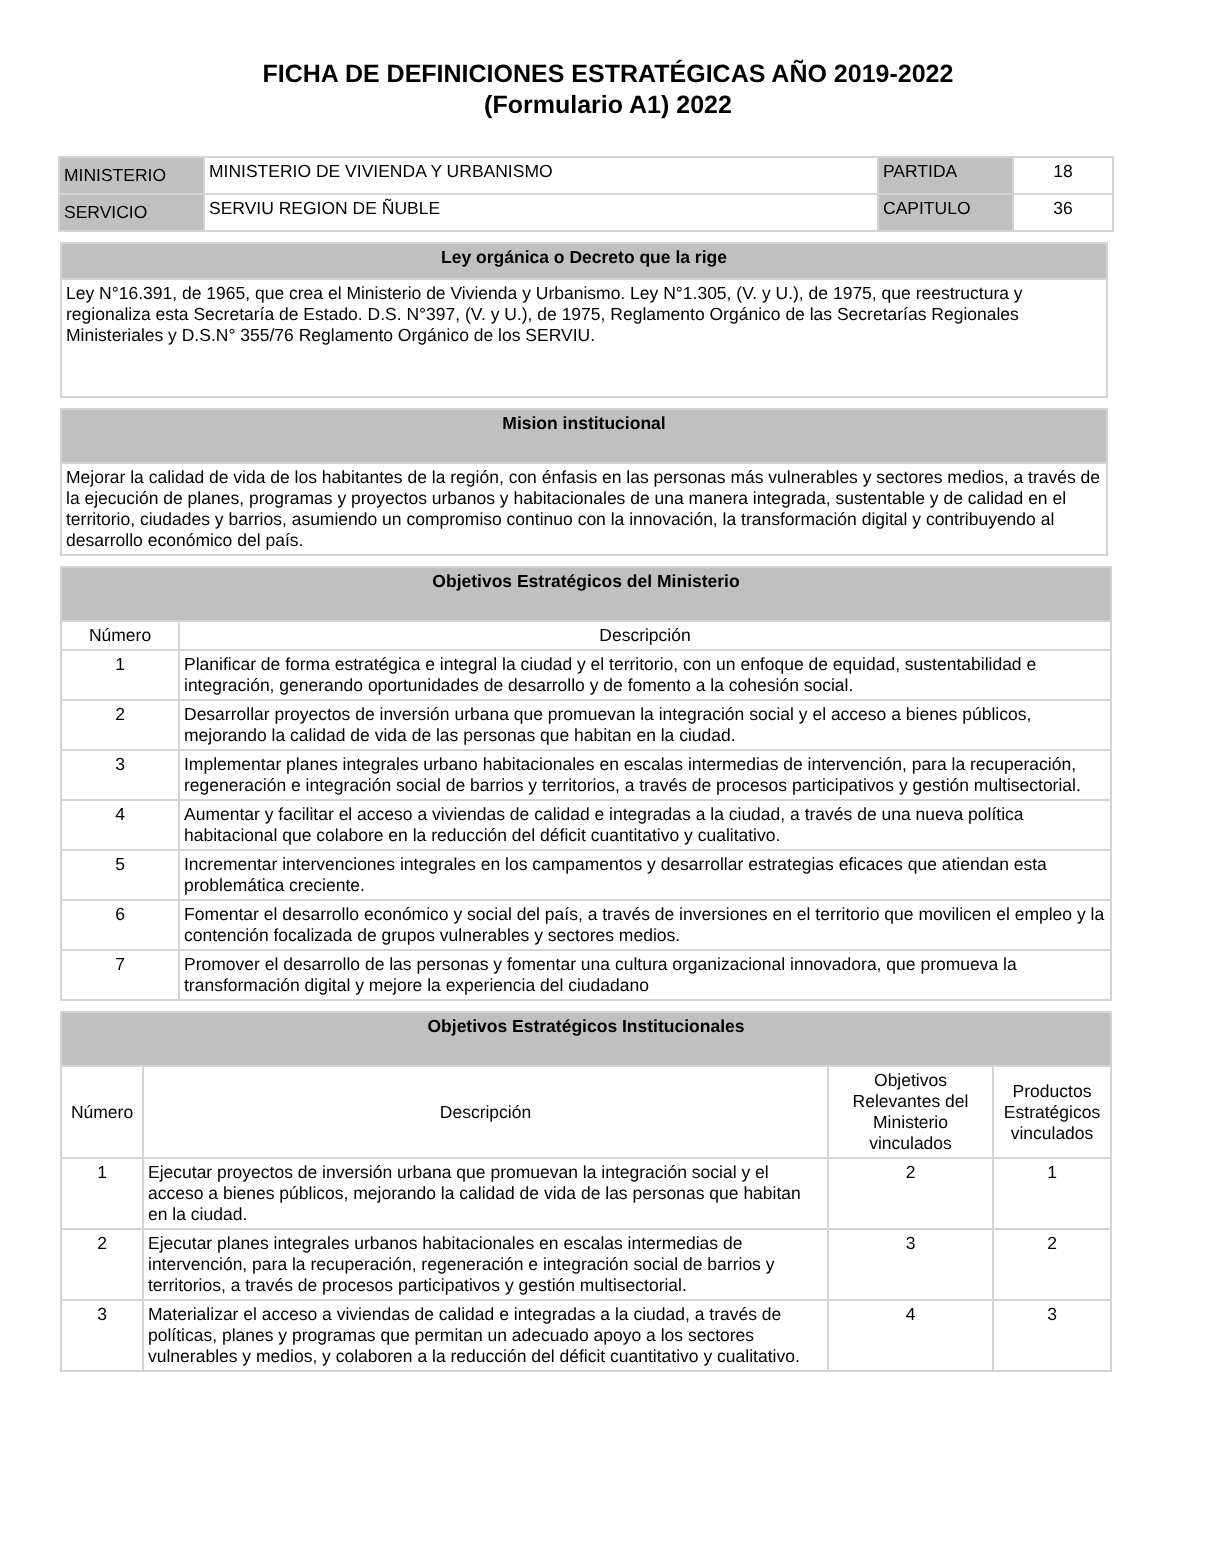FICHA DE DEFINICIONES ESTRATÉGICAS AÑO 2019-2022
(Formulario A1) 2022
| MINISTERIO | MINISTERIO DE VIVIENDA Y URBANISMO | PARTIDA | 18 |
| SERVICIO | SERVIU REGION DE ÑUBLE | CAPITULO | 36 |
| Ley orgánica o Decreto que la rige |
| --- |
| Ley N°16.391, de 1965, que crea el Ministerio de Vivienda y Urbanismo. Ley N°1.305, (V. y U.), de 1975, que reestructura y regionaliza esta Secretaría de Estado. D.S. N°397, (V. y U.), de 1975, Reglamento Orgánico de las Secretarías Regionales Ministeriales y D.S.N° 355/76 Reglamento Orgánico de los SERVIU. |
| Mision institucional |
| --- |
| Mejorar la calidad de vida de los habitantes de la región, con énfasis en las personas más vulnerables y sectores medios, a través de la ejecución de planes, programas y proyectos urbanos y habitacionales de una manera integrada, sustentable y de calidad en el territorio, ciudades y barrios, asumiendo un compromiso continuo con la innovación, la transformación digital y contribuyendo al desarrollo económico del país. |
| Objetivos Estratégicos del Ministerio | |
| --- | --- |
| Número | Descripción |
| 1 | Planificar de forma estratégica e integral la ciudad y el territorio, con un enfoque de equidad, sustentabilidad e integración, generando oportunidades de desarrollo y de fomento a la cohesión social. |
| 2 | Desarrollar proyectos de inversión urbana que promuevan la integración social y el acceso a bienes públicos, mejorando la calidad de vida de las personas que habitan en la ciudad. |
| 3 | Implementar planes integrales urbano habitacionales en escalas intermedias de intervención, para la recuperación, regeneración e integración social de barrios y territorios, a través de procesos participativos y gestión multisectorial. |
| 4 | Aumentar y facilitar el acceso a viviendas de calidad e integradas a la ciudad, a través de una nueva política habitacional que colabore en la reducción del déficit cuantitativo y cualitativo. |
| 5 | Incrementar intervenciones integrales en los campamentos y desarrollar estrategias eficaces que atiendan esta problemática creciente. |
| 6 | Fomentar el desarrollo económico y social del país, a través de inversiones en el territorio que movilicen el empleo y la contención focalizada de grupos vulnerables y sectores medios. |
| 7 | Promover el desarrollo de las personas y fomentar una cultura organizacional innovadora, que promueva la transformación digital y mejore la experiencia del ciudadano |
| Objetivos Estratégicos Institucionales | | | |
| --- | --- | --- | --- |
| Número | Descripción | Objetivos Relevantes del Ministerio vinculados | Productos Estratégicos vinculados |
| 1 | Ejecutar proyectos de inversión urbana que promuevan la integración social y el acceso a bienes públicos, mejorando la calidad de vida de las personas que habitan en la ciudad. | 2 | 1 |
| 2 | Ejecutar planes integrales urbanos habitacionales en escalas intermedias de intervención, para la recuperación, regeneración e integración social de barrios y territorios, a través de procesos participativos y gestión multisectorial. | 3 | 2 |
| 3 | Materializar el acceso a viviendas de calidad e integradas a la ciudad, a través de políticas, planes y programas que permitan un adecuado apoyo a los sectores vulnerables y medios, y colaboren a la reducción del déficit cuantitativo y cualitativo. | 4 | 3 |